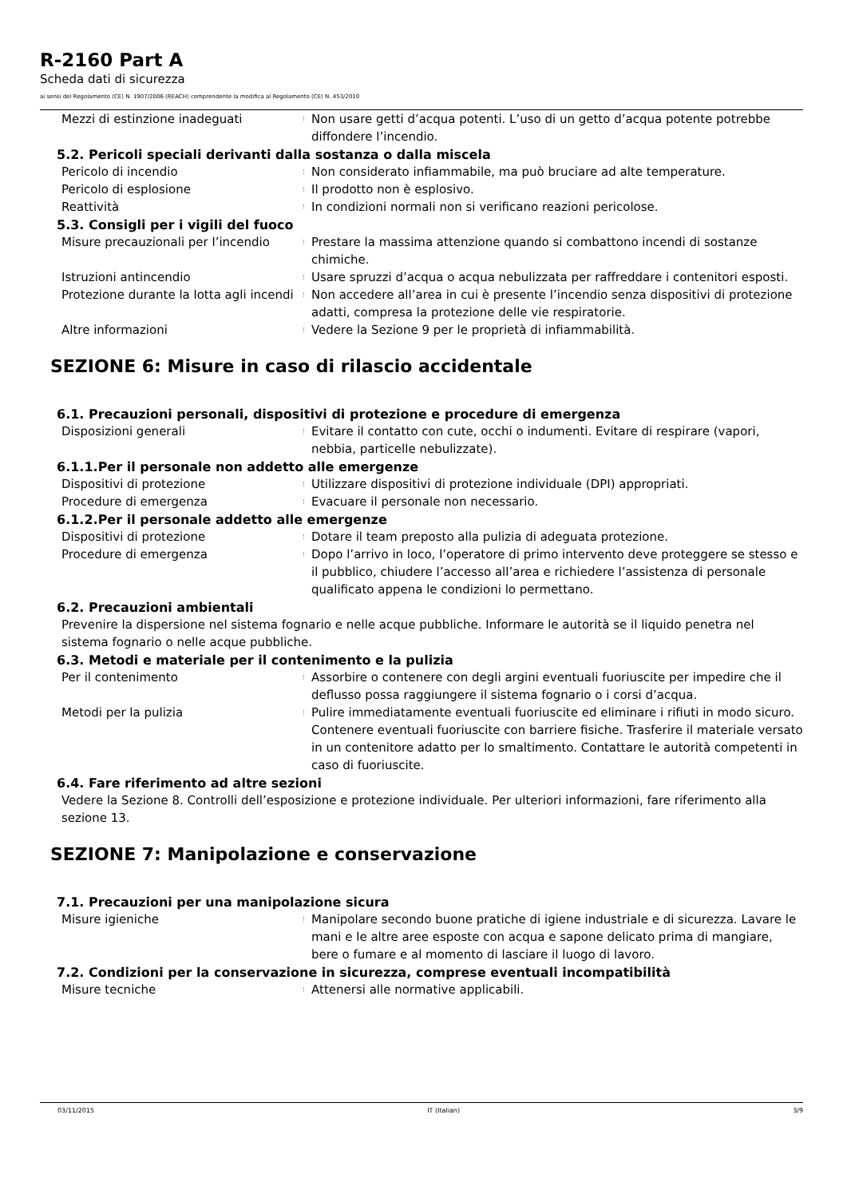R-2160 Part A
Scheda dati di sicurezza
ai sensi del Regolamento (CE) N. 1907/2006 (REACH) comprendente la modifica al Regolamento (CE) N. 453/2010
Mezzi di estinzione inadeguati Non usare getti d’acqua potenti. L’uso di un getto d’acqua potente potrebbe diffondere l’incendio.
5.2. Pericoli speciali derivanti dalla sostanza o dalla miscela
Pericolo di incendio Non considerato infiammabile, ma può bruciare ad alte temperature.
Pericolo di esplosione Il prodotto non è esplosivo.
Reattività In condizioni normali non si verificano reazioni pericolose.
5.3. Consigli per i vigili del fuoco
Misure precauzionali per l’incendio Prestare la massima attenzione quando si combattono incendi di sostanze chimiche.
Istruzioni antincendio Usare spruzzi d’acqua o acqua nebulizzata per raffreddare i contenitori esposti.
Protezione durante la lotta agli incendi
Non accedere all’area in cui è presente l’incendio senza dispositivi di protezione adatti, compresa la protezione delle vie respiratorie.
Altre informazioni Vedere la Sezione 9 per le proprietà di infiammabilità.
SEZIONE 6: Misure in caso di rilascio accidentale
6.1. Precauzioni personali, dispositivi di protezione e procedure di emergenza
Disposizioni generali Evitare il contatto con cute, occhi o indumenti. Evitare di respirare (vapori, nebbia, particelle nebulizzate).
6.1.1.Per il personale non addetto alle emergenze
Dispositivi di protezione Utilizzare dispositivi di protezione individuale (DPI) appropriati.
Procedure di emergenza Evacuare il personale non necessario.
6.1.2.Per il personale addetto alle emergenze
Dispositivi di protezione Dotare il team preposto alla pulizia di adeguata protezione.
Procedure di emergenza Dopo l’arrivo in loco, l’operatore di primo intervento deve proteggere se stesso e il pubblico, chiudere l’accesso all’area e richiedere l’assistenza di personale qualificato appena le condizioni lo permettano.
6.2. Precauzioni ambientali
Prevenire la dispersione nel sistema fognario e nelle acque pubbliche. Informare le autorità se il liquido penetra nel sistema fognario o nelle acque pubbliche.
6.3. Metodi e materiale per il contenimento e la pulizia
Per il contenimento Assorbire o contenere con degli argini eventuali fuoriuscite per impedire che il deflusso possa raggiungere il sistema fognario o i corsi d’acqua.
Metodi per la pulizia Pulire immediatamente eventuali fuoriuscite ed eliminare i rifiuti in modo sicuro. Contenere eventuali fuoriuscite con barriere fisiche. Trasferire il materiale versato in un contenitore adatto per lo smaltimento. Contattare le autorità competenti in caso di fuoriuscite.
6.4. Fare riferimento ad altre sezioni
Vedere la Sezione 8. Controlli dell’esposizione e protezione individuale. Per ulteriori informazioni, fare riferimento alla sezione 13.
SEZIONE 7: Manipolazione e conservazione
7.1. Precauzioni per una manipolazione sicura
Misure igieniche Manipolare secondo buone pratiche di igiene industriale e di sicurezza. Lavare le mani e le altre aree esposte con acqua e sapone delicato prima di mangiare, bere o fumare e al momento di lasciare il luogo di lavoro.
7.2. Condizioni per la conservazione in sicurezza, comprese eventuali incompatibilità
Misure tecniche Attenersi alle normative applicabili.
03/11/2015 IT (Italian) 3/9